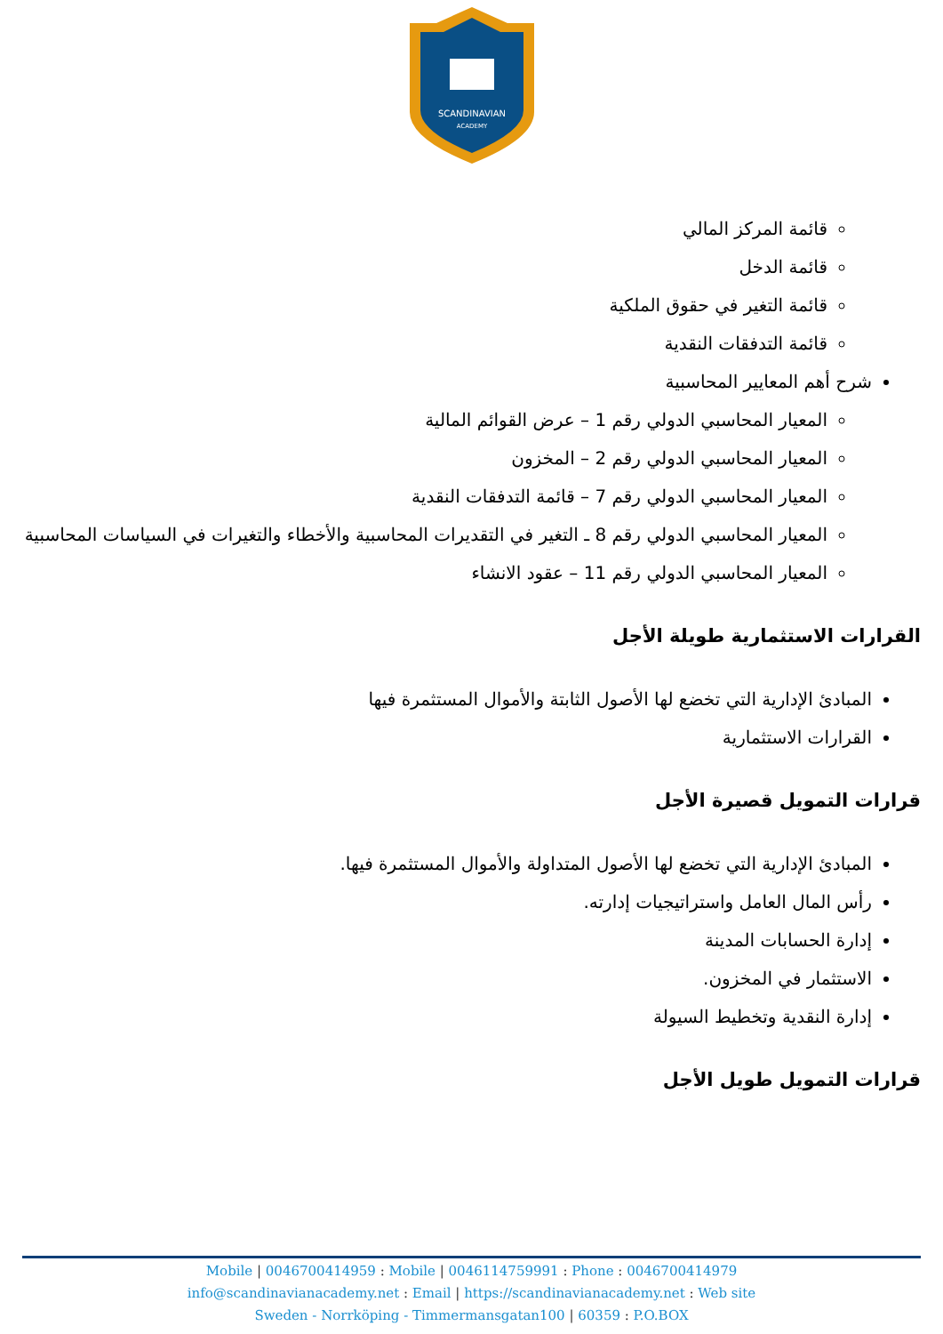SCANDINAVIAN
ACADEMY
قائمة المركز المالي
قائمة الدخل
قائمة التغير في حقوق الملكية
قائمة التدفقات النقدية
شرح أهم المعايير المحاسبية
المعيار المحاسبي الدولي رقم 1 – عرض القوائم المالية
المعيار المحاسبي الدولي رقم 2 – المخزون
المعيار المحاسبي الدولي رقم 7 – قائمة التدفقات النقدية
المعيار المحاسبي الدولي رقم 8 ـ التغير في التقديرات المحاسبية والأخطاء والتغيرات في السياسات المحاسبية
المعيار المحاسبي الدولي رقم 11 – عقود الانشاء
القرارات الاستثمارية طويلة الأجل
المبادئ الإدارية التي تخضع لها الأصول الثابتة والأموال المستثمرة فيها
القرارات الاستثمارية
قرارات التمويل قصيرة الأجل
المبادئ الإدارية التي تخضع لها الأصول المتداولة والأموال المستثمرة فيها.
رأس المال العامل واستراتيجيات إدارته.
إدارة الحسابات المدينة
الاستثمار في المخزون.
إدارة النقدية وتخطيط السيولة
قرارات التمويل طويل الأجل
Mobile | 0046700414959 : Mobile | 0046114759991 : Phone : 0046700414979
info@scandinavianacademy.net : Email | https://scandinavianacademy.net : Web site
Sweden - Norrköping - Timmermansgatan100 | 60359 : P.O.BOX